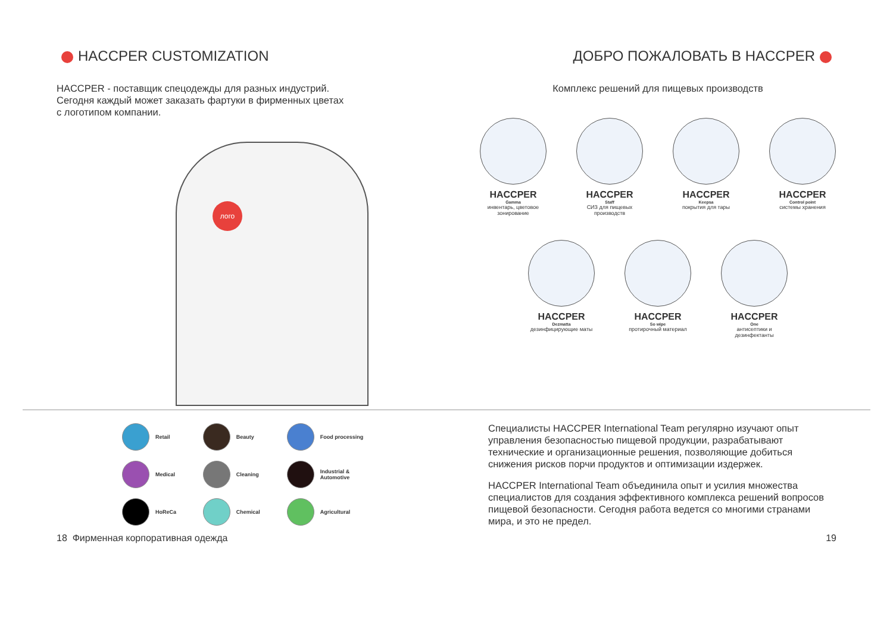HACCPER CUSTOMIZATION
HACCPER - поставщик спецодежды для разных индустрий.
Сегодня каждый может заказать фартуки в фирменных цветах
с логотипом компании.
лого
ДОБРО ПОЖАЛОВАТЬ В HACCPER
Комплекс решений для пищевых производств
HACCPER
Gamma
инвентарь, цветовое зонирование
HACCPER
Staff
СИЗ для пищевых производств
HACCPER
Keepsa
покрытия для тары
HACCPER
Control point
системы хранения
HACCPER
Dezmatta
дезинфицирующие маты
HACCPER
So wipe
протирочный материал
HACCPER
One
антисептики и дезинфектанты
Retail
Beauty
Food processing
Medical
Cleaning
Industrial &
Automotive
HoReCa
Chemical
Agricultural
Специалисты HACCPER International Team регулярно изучают опыт управления безопасностью пищевой продукции, разрабатывают технические и организационные решения, позволяющие добиться снижения рисков порчи продуктов и оптимизации издержек.
HACCPER International Team объединила опыт и усилия множества специалистов для создания эффективного комплекса решений вопросов пищевой безопасности. Сегодня работа ведется со многими странами мира, и это не предел.
18 Фирменная корпоративная одежда 19